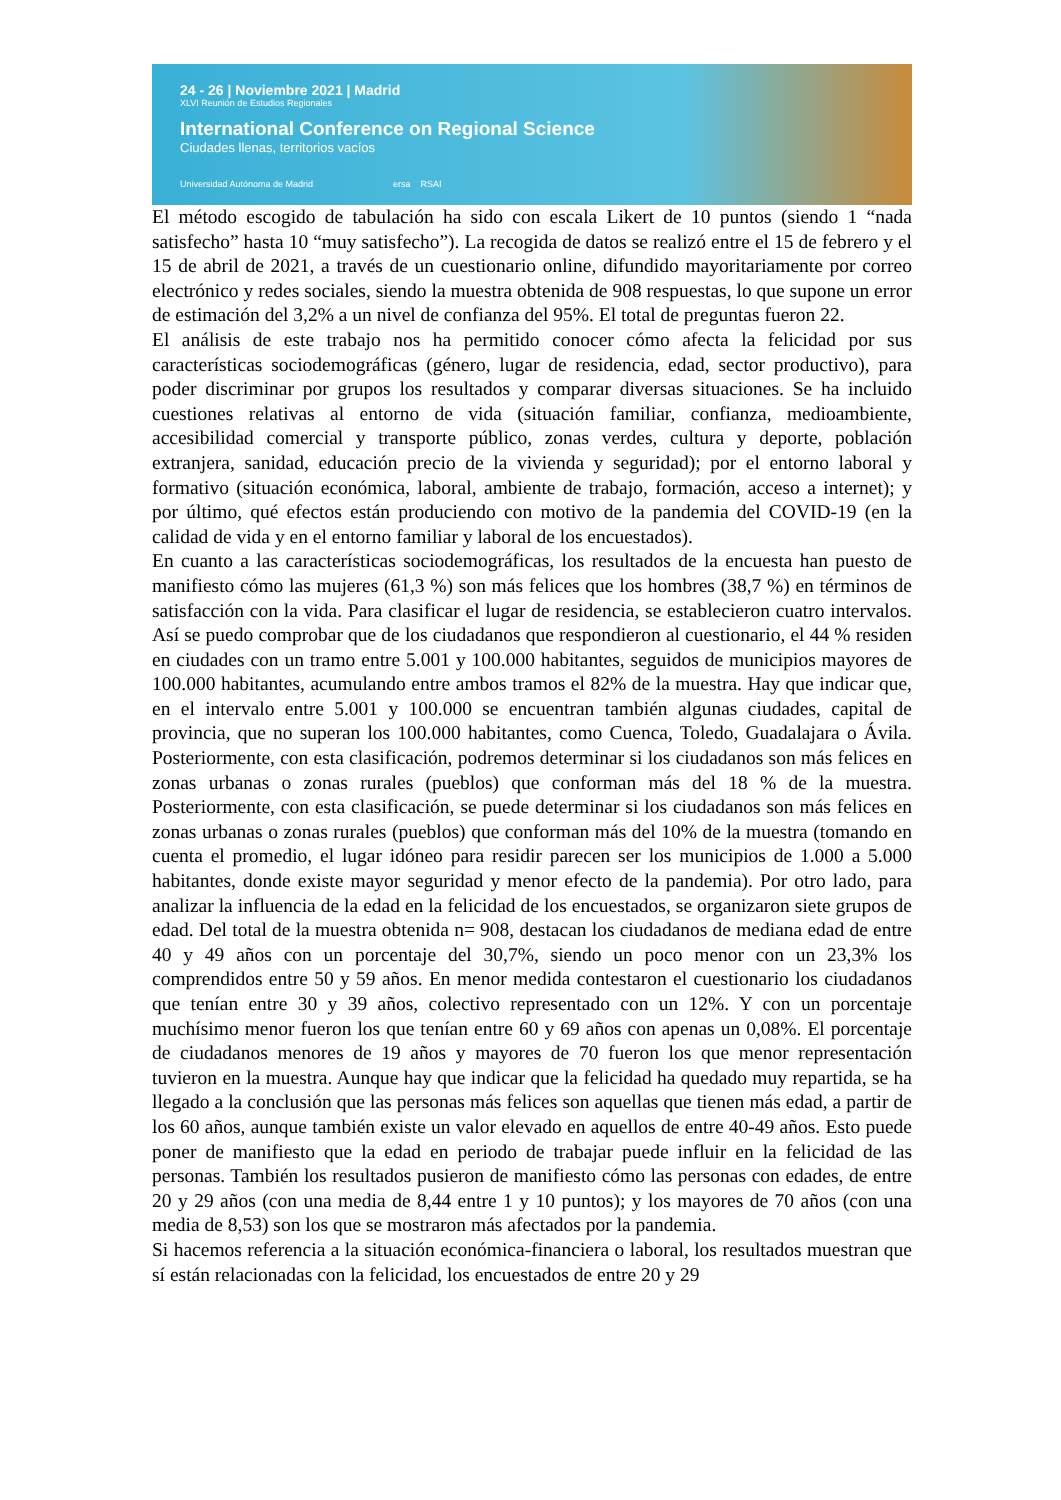24 - 26 | Noviembre 2021 | Madrid
XLVI Reunión de Estudios Regionales
International Conference on Regional Science
Ciudades llenas, territorios vacíos
Universidad Autónoma de Madrid ersa RSAI
El método escogido de tabulación ha sido con escala Likert de 10 puntos (siendo 1 “nada satisfecho” hasta 10 “muy satisfecho”). La recogida de datos se realizó entre el 15 de febrero y el 15 de abril de 2021, a través de un cuestionario online, difundido mayoritariamente por correo electrónico y redes sociales, siendo la muestra obtenida de 908 respuestas, lo que supone un error de estimación del 3,2% a un nivel de confianza del 95%. El total de preguntas fueron 22.
El análisis de este trabajo nos ha permitido conocer cómo afecta la felicidad por sus características sociodemográficas (género, lugar de residencia, edad, sector productivo), para poder discriminar por grupos los resultados y comparar diversas situaciones. Se ha incluido cuestiones relativas al entorno de vida (situación familiar, confianza, medioambiente, accesibilidad comercial y transporte público, zonas verdes, cultura y deporte, población extranjera, sanidad, educación precio de la vivienda y seguridad); por el entorno laboral y formativo (situación económica, laboral, ambiente de trabajo, formación, acceso a internet); y por último, qué efectos están produciendo con motivo de la pandemia del COVID-19 (en la calidad de vida y en el entorno familiar y laboral de los encuestados).
En cuanto a las características sociodemográficas, los resultados de la encuesta han puesto de manifiesto cómo las mujeres (61,3 %) son más felices que los hombres (38,7 %) en términos de satisfacción con la vida. Para clasificar el lugar de residencia, se establecieron cuatro intervalos. Así se puedo comprobar que de los ciudadanos que respondieron al cuestionario, el 44 % residen en ciudades con un tramo entre 5.001 y 100.000 habitantes, seguidos de municipios mayores de 100.000 habitantes, acumulando entre ambos tramos el 82% de la muestra. Hay que indicar que, en el intervalo entre 5.001 y 100.000 se encuentran también algunas ciudades, capital de provincia, que no superan los 100.000 habitantes, como Cuenca, Toledo, Guadalajara o Ávila. Posteriormente, con esta clasificación, podremos determinar si los ciudadanos son más felices en zonas urbanas o zonas rurales (pueblos) que conforman más del 18 % de la muestra. Posteriormente, con esta clasificación, se puede determinar si los ciudadanos son más felices en zonas urbanas o zonas rurales (pueblos) que conforman más del 10% de la muestra (tomando en cuenta el promedio, el lugar idóneo para residir parecen ser los municipios de 1.000 a 5.000 habitantes, donde existe mayor seguridad y menor efecto de la pandemia). Por otro lado, para analizar la influencia de la edad en la felicidad de los encuestados, se organizaron siete grupos de edad. Del total de la muestra obtenida n= 908, destacan los ciudadanos de mediana edad de entre 40 y 49 años con un porcentaje del 30,7%, siendo un poco menor con un 23,3% los comprendidos entre 50 y 59 años. En menor medida contestaron el cuestionario los ciudadanos que tenían entre 30 y 39 años, colectivo representado con un 12%. Y con un porcentaje muchísimo menor fueron los que tenían entre 60 y 69 años con apenas un 0,08%. El porcentaje de ciudadanos menores de 19 años y mayores de 70 fueron los que menor representación tuvieron en la muestra. Aunque hay que indicar que la felicidad ha quedado muy repartida, se ha llegado a la conclusión que las personas más felices son aquellas que tienen más edad, a partir de los 60 años, aunque también existe un valor elevado en aquellos de entre 40-49 años. Esto puede poner de manifiesto que la edad en periodo de trabajar puede influir en la felicidad de las personas. También los resultados pusieron de manifiesto cómo las personas con edades, de entre 20 y 29 años (con una media de 8,44 entre 1 y 10 puntos); y los mayores de 70 años (con una media de 8,53) son los que se mostraron más afectados por la pandemia.
Si hacemos referencia a la situación económica-financiera o laboral, los resultados muestran que sí están relacionadas con la felicidad, los encuestados de entre 20 y 29